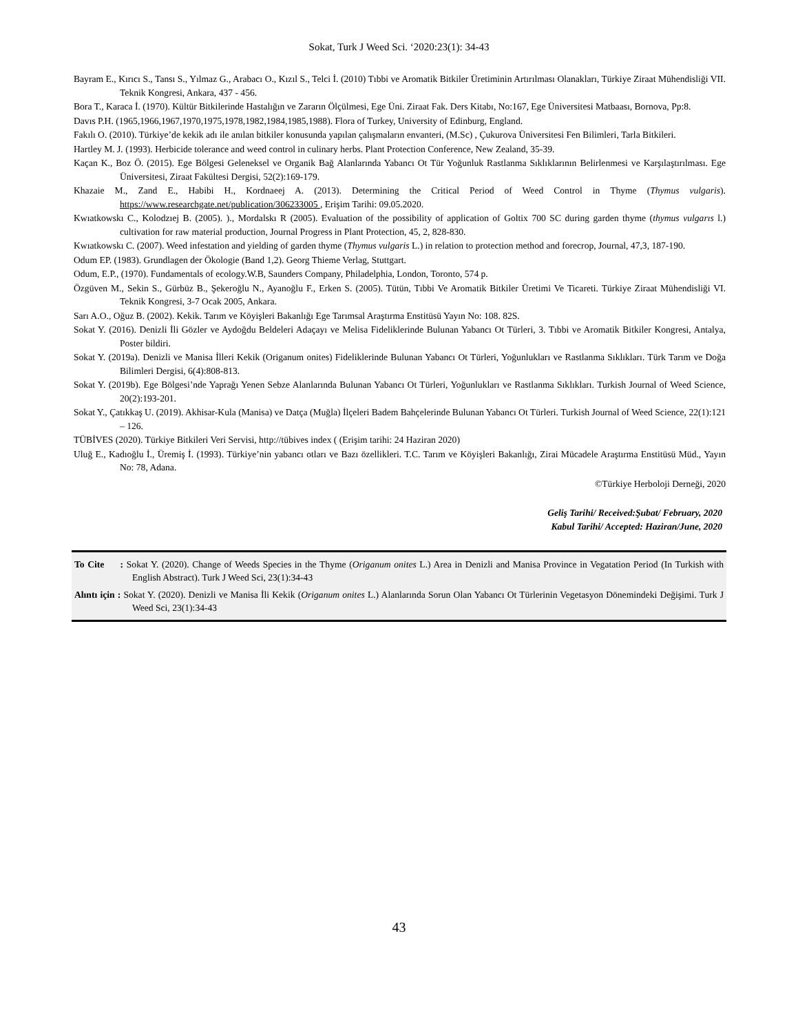Sokat, Turk J Weed Sci. ‘2020:23(1): 34-43
Bayram E., Kırıcı S., Tansı S., Yılmaz G., Arabacı O., Kızıl S., Telci İ. (2010) Tıbbi ve Aromatik Bitkiler Üretiminin Artırılması Olanakları, Türkiye Ziraat Mühendisliği VII. Teknik Kongresi, Ankara, 437 - 456.
Bora T., Karaca İ. (1970). Kültür Bitkilerinde Hastalığın ve Zararın Ölçülmesi, Ege Üni. Ziraat Fak. Ders Kitabı, No:167, Ege Üniversitesi Matbaası, Bornova, Pp:8.
Davıs P.H. (1965,1966,1967,1970,1975,1978,1982,1984,1985,1988). Flora of Turkey, University of Edinburg, England.
Fakılı O. (2010). Türkiye’de kekik adı ile anılan bitkiler konusunda yapılan çalışmaların envanteri, (M.Sc) , Çukurova Üniversitesi Fen Bilimleri, Tarla Bitkileri.
Hartley M. J. (1993). Herbicide tolerance and weed control in culinary herbs. Plant Protection Conference, New Zealand, 35-39.
Kaçan K., Boz Ö. (2015). Ege Bölgesi Geleneksel ve Organik Bağ Alanlarında Yabancı Ot Tür Yoğunluk Rastlanma Sıklıklarının Belirlenmesi ve Karşılaştırılması. Ege Üniversitesi, Ziraat Fakültesi Dergisi, 52(2):169-179.
Khazaie M., Zand E., Habibi H., Kordnaeej A. (2013). Determining the Critical Period of Weed Control in Thyme (Thymus vulgaris). https://www.researchgate.net/publication/306233005 , Erişim Tarihi: 09.05.2020.
Kwıatkowskı C., Kolodzıej B. (2005). )., Mordalskı R (2005). Evaluation of the possibility of application of Goltix 700 SC during garden thyme (thymus vulgarıs l.) cultivation for raw material production, Journal Progress in Plant Protection, 45, 2, 828-830.
Kwıatkowskı C. (2007). Weed infestation and yielding of garden thyme (Thymus vulgaris L.) in relation to protection method and forecrop, Journal, 47,3, 187-190.
Odum EP. (1983). Grundlagen der Ökologie (Band 1,2). Georg Thieme Verlag, Stuttgart.
Odum, E.P., (1970). Fundamentals of ecology.W.B, Saunders Company, Philadelphia, London, Toronto, 574 p.
Özgüven M., Sekin S., Gürbüz B., Şekeroğlu N., Ayanoğlu F., Erken S. (2005). Tütün, Tıbbi Ve Aromatik Bitkiler Üretimi Ve Ticareti. Türkiye Ziraat Mühendisliği VI. Teknik Kongresi, 3-7 Ocak 2005, Ankara.
Sarı A.O., Oğuz B. (2002). Kekik. Tarım ve Köyişleri Bakanlığı Ege Tarımsal Araştırma Enstitüsü Yayın No: 108. 82S.
Sokat Y. (2016). Denizli İli Gözler ve Aydoğdu Beldeleri Adaçayı ve Melisa Fideliklerinde Bulunan Yabancı Ot Türleri, 3. Tıbbi ve Aromatik Bitkiler Kongresi, Antalya, Poster bildiri.
Sokat Y. (2019a). Denizli ve Manisa İlleri Kekik (Origanum onites) Fideliklerinde Bulunan Yabancı Ot Türleri, Yoğunlukları ve Rastlanma Sıklıkları. Türk Tarım ve Doğa Bilimleri Dergisi, 6(4):808-813.
Sokat Y. (2019b). Ege Bölgesi’nde Yaprağı Yenen Sebze Alanlarında Bulunan Yabancı Ot Türleri, Yoğunlukları ve Rastlanma Sıklıkları. Turkish Journal of Weed Science, 20(2):193-201.
Sokat Y., Çatıkkaş U. (2019). Akhisar-Kula (Manisa) ve Datça (Muğla) İlçeleri Badem Bahçelerinde Bulunan Yabancı Ot Türleri. Turkish Journal of Weed Science, 22(1):121 – 126.
TÜBİVES (2020). Türkiye Bitkileri Veri Servisi, http://tübives index ( (Erişim tarihi: 24 Haziran 2020)
Uluğ E., Kadıoğlu İ., Üremiş İ. (1993). Türkiye’nin yabancı otları ve Bazı özellikleri. T.C. Tarım ve Köyişleri Bakanlığı, Zirai Mücadele Araştırma Enstitüsü Müd., Yayın No: 78, Adana.
©Türkiye Herboloji Derneği, 2020
Geliş Tarihi/ Received:Şubat/ February, 2020
Kabul Tarihi/ Accepted: Haziran/June, 2020
To Cite : Sokat Y. (2020). Change of Weeds Species in the Thyme (Origanum onites L.) Area in Denizli and Manisa Province in Vegatation Period (In Turkish with English Abstract). Turk J Weed Sci, 23(1):34-43
Alıntı için : Sokat Y. (2020). Denizli ve Manisa İli Kekik (Origanum onites L.) Alanlarında Sorun Olan Yabancı Ot Türlerinin Vegetasyon Dönemindeki Değişimi. Turk J Weed Sci, 23(1):34-43
43